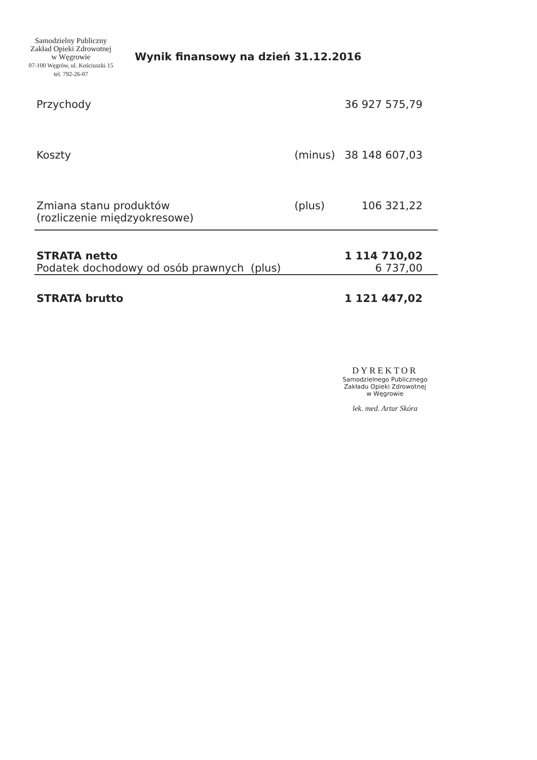Samodzielny Publiczny
Zakład Opieki Zdrowotnej
w Węgrowie
07-100 Węgrów, ul. Kościuszki 15
tel. 792-26-07
Wynik finansowy na dzień 31.12.2016
| Przychody | | 36 927 575,79 |
| Koszty | (minus) | 38 148 607,03 |
| Zmiana stanu produktów (rozliczenie międzyokresowe) | (plus) | 106 321,22 |
| STRATA netto | | 1 114 710,02 |
| Podatek dochodowy od osób prawnych (plus) | | 6 737,00 |
| STRATA brutto | | 1 121 447,02 |
DYREKTOR
Samodzielnego Publicznego
Zakładu Opieki Zdrowotnej
w Węgrowie
lek. med. Artur Skóra